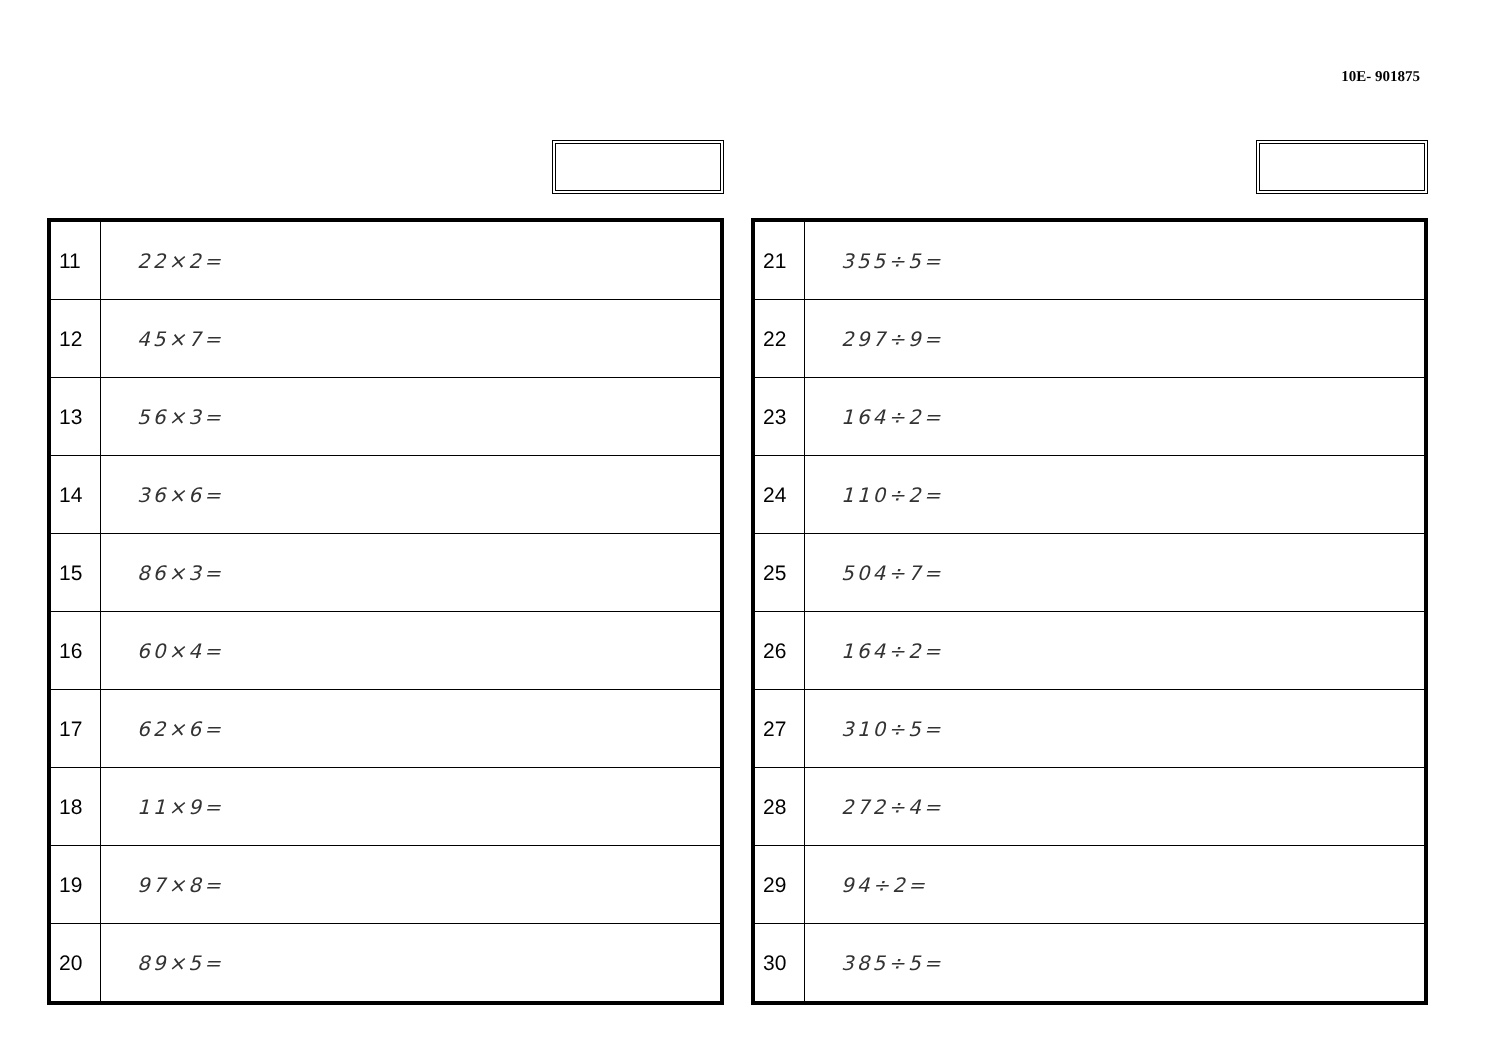10E- 901875
| 11 | 22×2= |
| 12 | 45×7= |
| 13 | 56×3= |
| 14 | 36×6= |
| 15 | 86×3= |
| 16 | 60×4= |
| 17 | 62×6= |
| 18 | 11×9= |
| 19 | 97×8= |
| 20 | 89×5= |
| 21 | 355÷5= |
| 22 | 297÷9= |
| 23 | 164÷2= |
| 24 | 110÷2= |
| 25 | 504÷7= |
| 26 | 164÷2= |
| 27 | 310÷5= |
| 28 | 272÷4= |
| 29 | 94÷2= |
| 30 | 385÷5= |